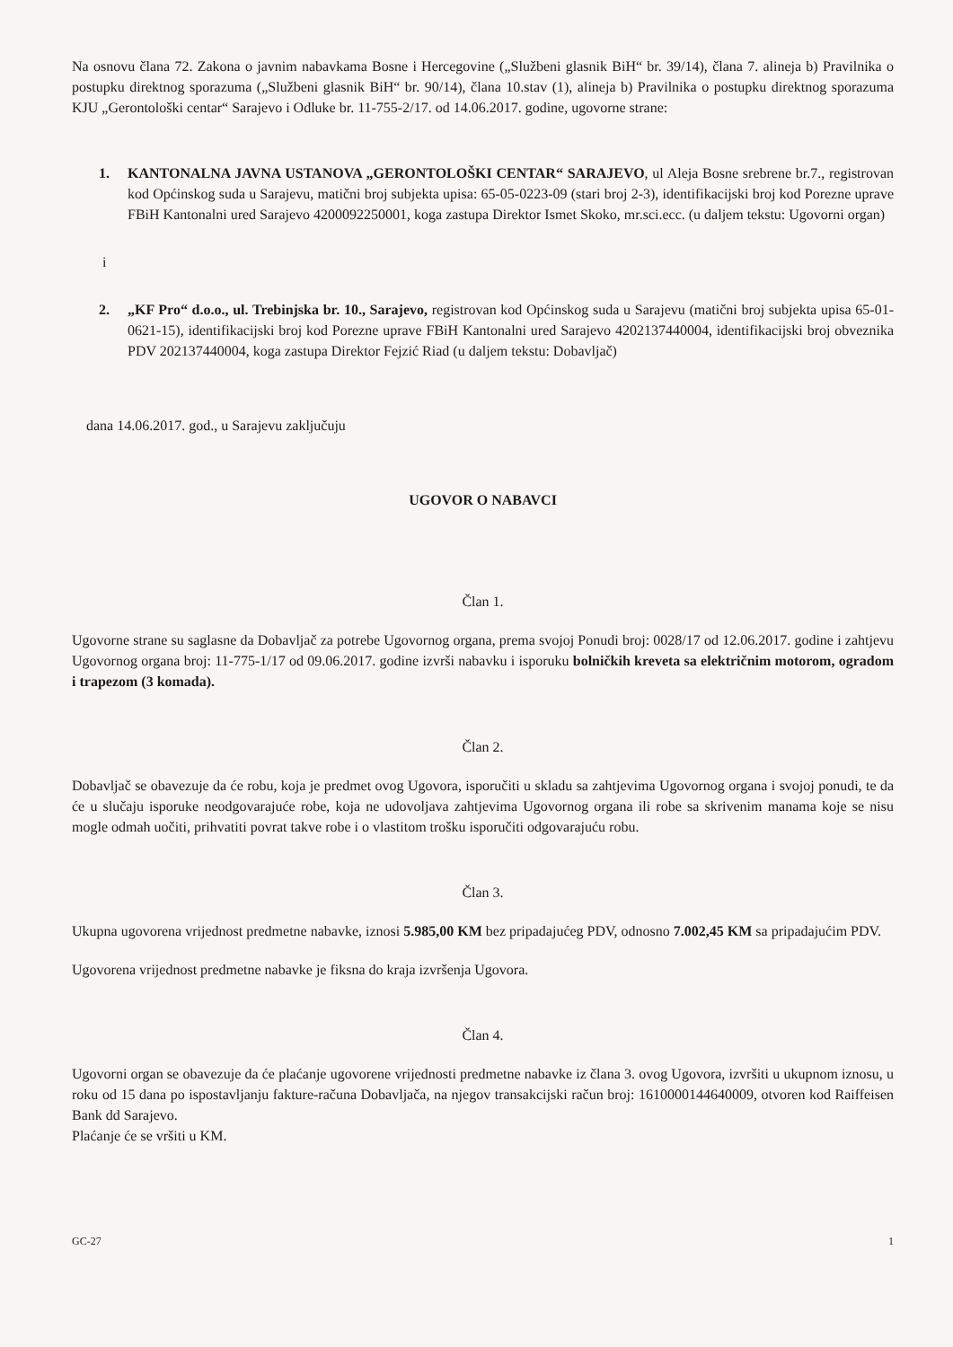Na osnovu člana 72. Zakona o javnim nabavkama Bosne i Hercegovine („Službeni glasnik BiH“ br. 39/14), člana 7. alineja b) Pravilnika o postupku direktnog sporazuma („Službeni glasnik BiH“ br. 90/14), člana 10.stav (1), alineja b) Pravilnika o postupku direktnog sporazuma KJU „Gerontološki centar“ Sarajevo i Odluke br. 11-755-2/17. od 14.06.2017. godine, ugovorne strane:
1. KANTONALNA JAVNA USTANOVA „GERONTOLOŠKI CENTAR“ SARAJEVO, ul Aleja Bosne srebrene br.7., registrovan kod Općinskog suda u Sarajevu, matični broj subjekta upisa: 65-05-0223-09 (stari broj 2-3), identifikacijski broj kod Porezne uprave FBiH Kantonalni ured Sarajevo 4200092250001, koga zastupa Direktor Ismet Skoko, mr.sci.ecc. (u daljem tekstu: Ugovorni organ)
i
2. „KF Pro“ d.o.o., ul. Trebinjska br. 10., Sarajevo, registrovan kod Općinskog suda u Sarajevu (matični broj subjekta upisa 65-01-0621-15), identifikacijski broj kod Porezne uprave FBiH Kantonalni ured Sarajevo 4202137440004, identifikacijski broj obveznika PDV 202137440004, koga zastupa Direktor Fejzić Riad (u daljem tekstu: Dobavljač)
dana 14.06.2017. god., u Sarajevu zaključuju
UGOVOR O NABAVCI
Član 1.
Ugovorne strane su saglasne da Dobavljač za potrebe Ugovornog organa, prema svojoj Ponudi broj: 0028/17 od 12.06.2017. godine i zahtjevu Ugovornog organa broj: 11-775-1/17 od 09.06.2017. godine izvrši nabavku i isporuku bolničkih kreveta sa električnim motorom, ogradom i trapezom (3 komada).
Član 2.
Dobavljač se obavezuje da će robu, koja je predmet ovog Ugovora, isporučiti u skladu sa zahtjevima Ugovornog organa i svojoj ponudi, te da će u slučaju isporuke neodgovarajuće robe, koja ne udovoljava zahtjevima Ugovornog organa ili robe sa skrivenim manama koje se nisu mogle odmah uočiti, prihvatiti povrat takve robe i o vlastitom trošku isporučiti odgovarajuću robu.
Član 3.
Ukupna ugovorena vrijednost predmetne nabavke, iznosi 5.985,00 KM bez pripadajućeg PDV, odnosno 7.002,45 KM sa pripadajućim PDV.
Ugovorena vrijednost predmetne nabavke je fiksna do kraja izvršenja Ugovora.
Član 4.
Ugovorni organ se obavezuje da će plaćanje ugovorene vrijednosti predmetne nabavke iz člana 3. ovog Ugovora, izvršiti u ukupnom iznosu, u roku od 15 dana po ispostavljanju fakture-računa Dobavljača, na njegov transakcijski račun broj: 1610000144640009, otvoren kod Raiffeisen Bank dd Sarajevo.
Plaćanje će se vršiti u KM.
GC-27 1